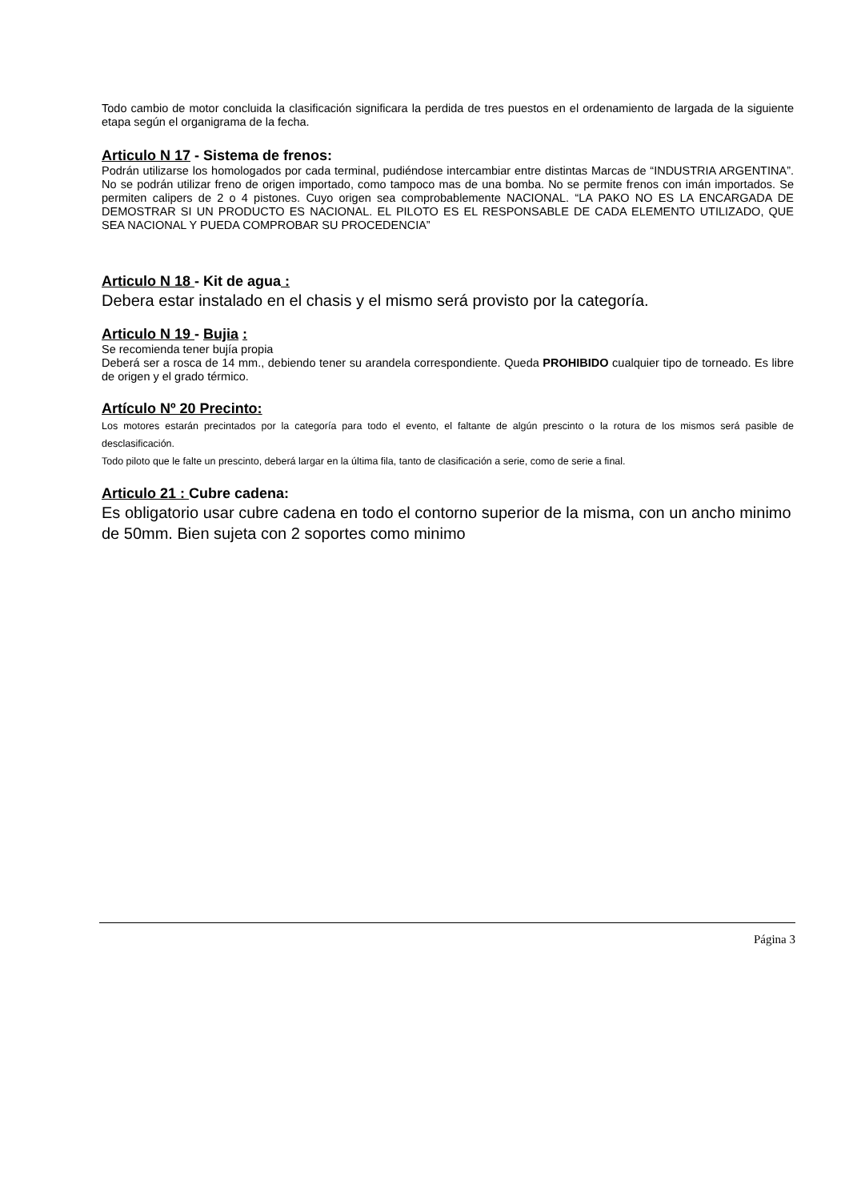Todo cambio de motor concluida la clasificación significara la perdida de tres puestos en el ordenamiento de largada de la siguiente etapa según el organigrama de la fecha.
Articulo N 17 - Sistema de frenos:
Podrán utilizarse los homologados por cada terminal, pudiéndose intercambiar entre distintas Marcas de “INDUSTRIA ARGENTINA”. No se podrán utilizar freno de origen importado, como tampoco mas de una bomba. No se permite frenos con imán importados. Se permiten calipers de 2 o 4 pistones. Cuyo origen sea comprobablemente NACIONAL. “LA PAKO NO ES LA ENCARGADA DE DEMOSTRAR SI UN PRODUCTO ES NACIONAL. EL PILOTO ES EL RESPONSABLE DE CADA ELEMENTO UTILIZADO, QUE SEA NACIONAL Y PUEDA COMPROBAR SU PROCEDENCIA”
Articulo N 18 - Kit de agua :
Debera estar instalado en el chasis y el mismo será provisto por la categoría.
Articulo N 19 - Bujia :
Se recomienda tener bujía propia
Deberá ser a rosca de 14 mm., debiendo tener su arandela correspondiente. Queda PROHIBIDO cualquier tipo de torneado. Es libre de origen y el grado térmico.
Artículo Nº 20 Precinto:
Los motores estarán precintados por la categoría para todo el evento, el faltante de algún prescinto o la rotura de los mismos será pasible de desclasificación.
Todo piloto que le falte un prescinto, deberá largar en la última fila, tanto de clasificación a serie, como de serie a final.
Articulo 21 : Cubre cadena:
Es obligatorio usar cubre cadena en todo el contorno superior de la misma, con un ancho minimo de 50mm. Bien sujeta con 2 soportes como minimo
Página 3